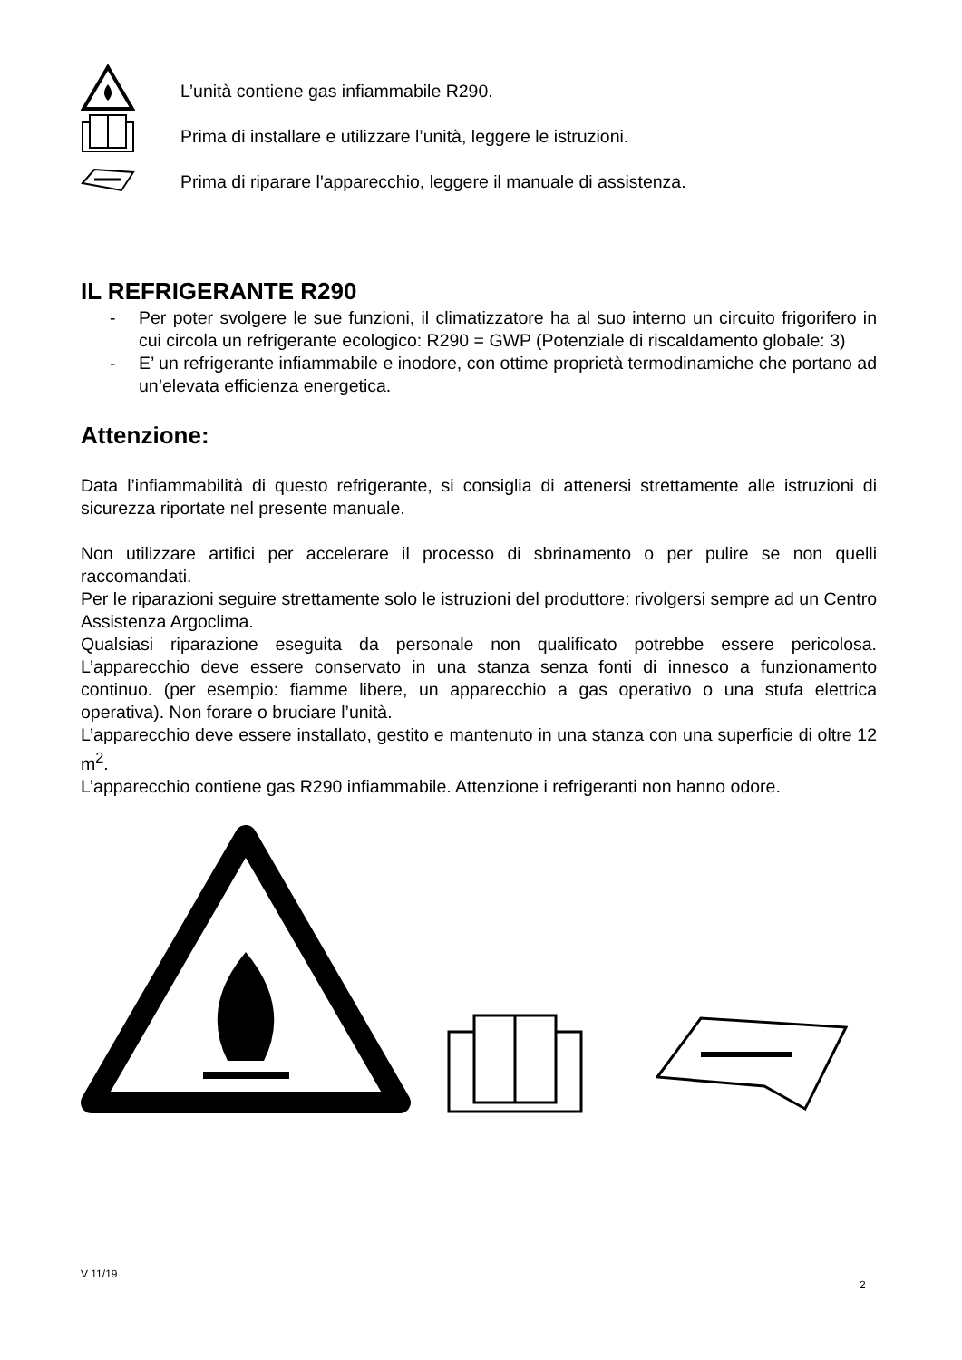L’unità contiene gas infiammabile R290.
Prima di installare e utilizzare l’unità, leggere le istruzioni.
Prima di riparare l'apparecchio, leggere il manuale di assistenza.
IL REFRIGERANTE R290
- Per poter svolgere le sue funzioni, il climatizzatore ha al suo interno un circuito frigorifero in cui circola un refrigerante ecologico: R290 = GWP (Potenziale di riscaldamento globale: 3)
- E’ un refrigerante infiammabile e inodore, con ottime proprietà termodinamiche che portano ad un’elevata efficienza energetica.
Attenzione:
Data l’infiammabilità di questo refrigerante, si consiglia di attenersi strettamente alle istruzioni di sicurezza riportate nel presente manuale.
Non utilizzare artifici per accelerare il processo di sbrinamento o per pulire se non quelli raccomandati.
Per le riparazioni seguire strettamente solo le istruzioni del produttore: rivolgersi sempre ad un Centro Assistenza Argoclima.
Qualsiasi riparazione eseguita da personale non qualificato potrebbe essere pericolosa. L’apparecchio deve essere conservato in una stanza senza fonti di innesco a funzionamento continuo. (per esempio: fiamme libere, un apparecchio a gas operativo o una stufa elettrica operativa). Non forare o bruciare l’unità.
L’apparecchio deve essere installato, gestito e mantenuto in una stanza con una superficie di oltre 12 m<sup>2</sup>.
L’apparecchio contiene gas R290 infiammabile. Attenzione i refrigeranti non hanno odore.
V 11/19
2